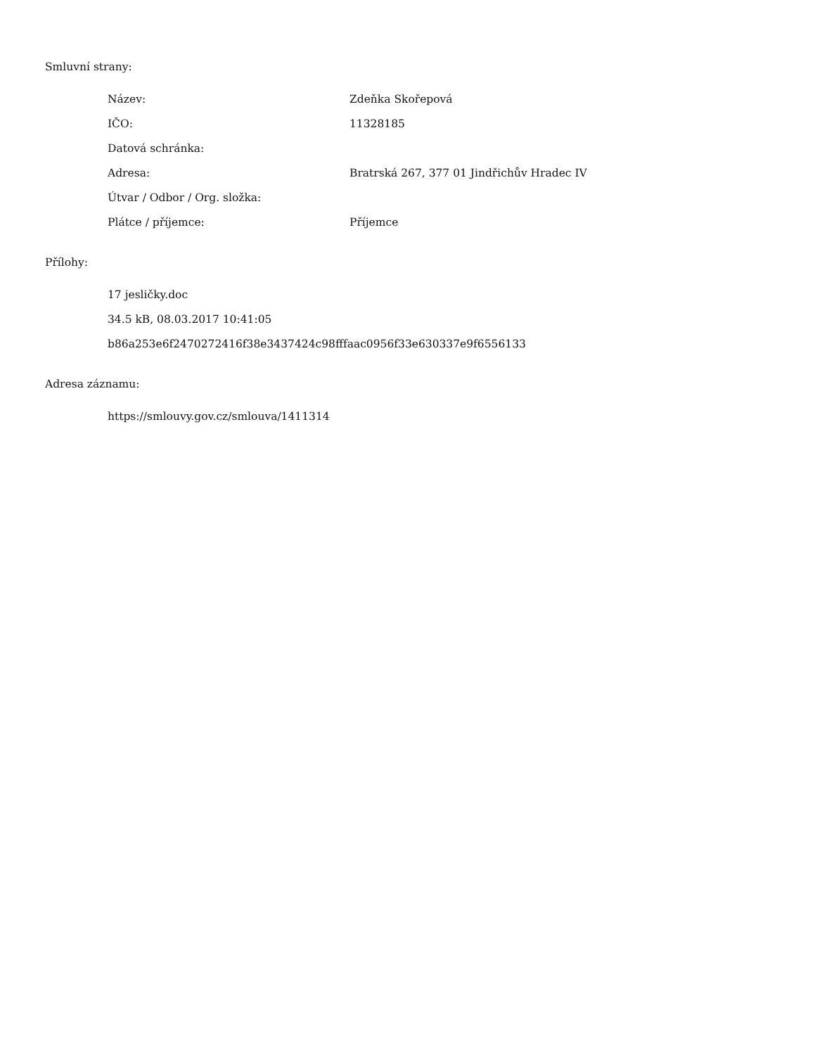Smluvní strany:
| Název: | Zdeňka Skořepová |
| IČO: | 11328185 |
| Datová schránka: | |
| Adresa: | Bratrská 267, 377 01 Jindřichův Hradec IV |
| Útvar / Odbor / Org. složka: | |
| Plátce / příjemce: | Příjemce |
Přílohy:
17 jesličky.doc
34.5 kB, 08.03.2017 10:41:05
b86a253e6f2470272416f38e3437424c98fffaac0956f33e630337e9f6556133
Adresa záznamu:
https://smlouvy.gov.cz/smlouva/1411314